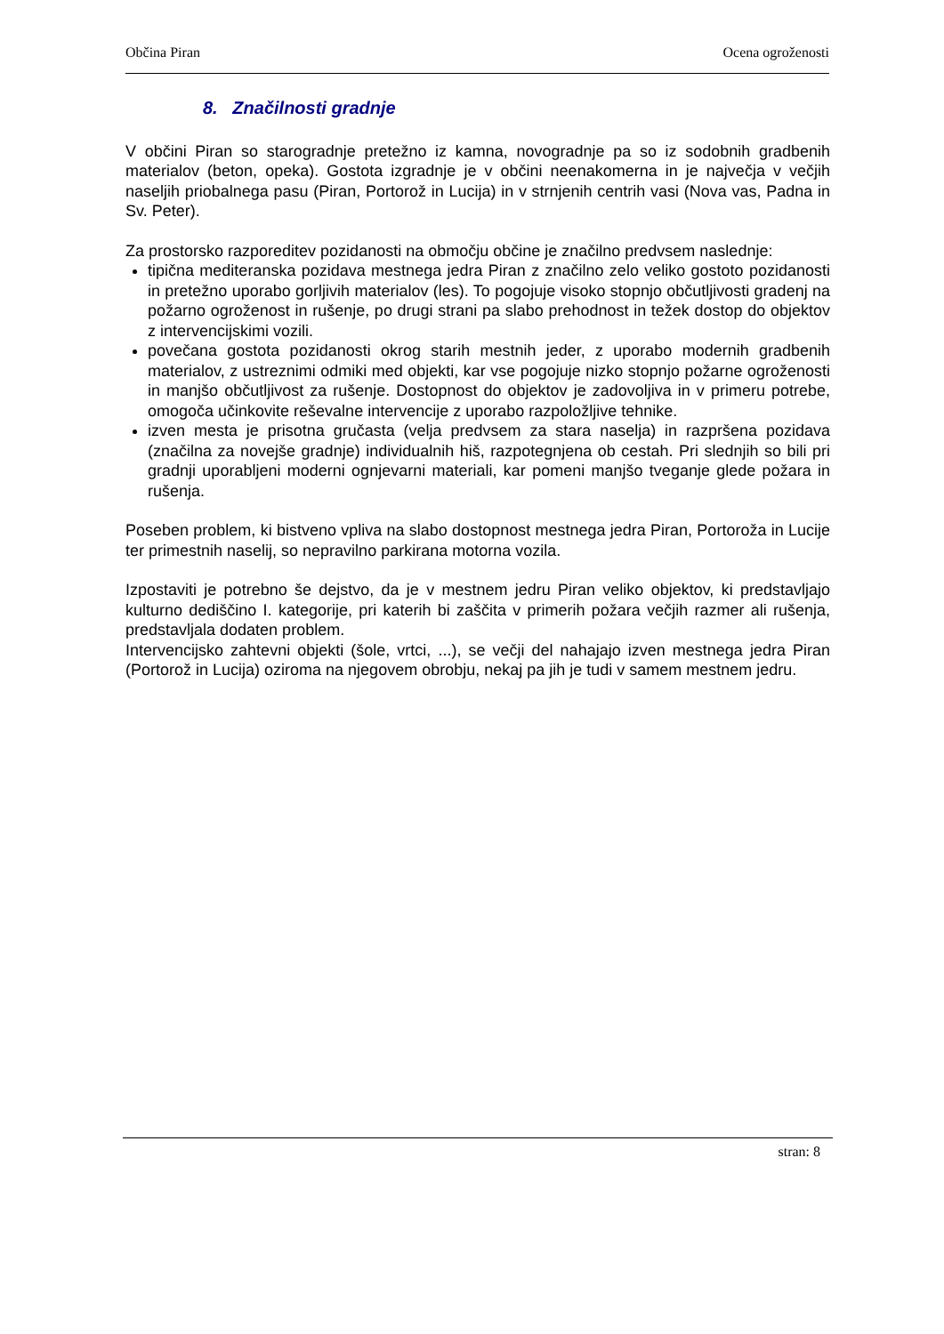Občina Piran Ocena ogroženosti
8. Značilnosti gradnje
V občini Piran so starogradnje pretežno iz kamna, novogradnje pa so iz sodobnih gradbenih materialov (beton, opeka). Gostota izgradnje je v občini neenakomerna in je največja v večjih naseljih priobalnega pasu (Piran, Portorož in Lucija) in v strnjenih centrih vasi (Nova vas, Padna in Sv. Peter).
Za prostorsko razporeditev pozidanosti na območju občine je značilno predvsem naslednje:
tipična mediteranska pozidava mestnega jedra Piran z značilno zelo veliko gostoto pozidanosti in pretežno uporabo gorljivih materialov (les). To pogojuje visoko stopnjo občutljivosti gradenj na požarno ogroženost in rušenje, po drugi strani pa slabo prehodnost in težek dostop do objektov z intervencijskimi vozili.
povečana gostota pozidanosti okrog starih mestnih jeder, z uporabo modernih gradbenih materialov, z ustreznimi odmiki med objekti, kar vse pogojuje nizko stopnjo požarne ogroženosti in manjšo občutljivost za rušenje. Dostopnost do objektov je zadovoljiva in v primeru potrebe, omogoča učinkovite reševalne intervencije z uporabo razpoložljive tehnike.
izven mesta je prisotna gručasta (velja predvsem za stara naselja) in razpršena pozidava (značilna za novejše gradnje) individualnih hiš, razpotegnjena ob cestah. Pri slednjih so bili pri gradnji uporabljeni moderni ognjevarni materiali, kar pomeni manjšo tveganje glede požara in rušenja.
Poseben problem, ki bistveno vpliva na slabo dostopnost mestnega jedra Piran, Portoroža in Lucije ter primestnih naselij, so nepravilno parkirana motorna vozila.
Izpostaviti je potrebno še dejstvo, da je v mestnem jedru Piran veliko objektov, ki predstavljajo kulturno dediščino I. kategorije, pri katerih bi zaščita v primerih požara večjih razmer ali rušenja, predstavljala dodaten problem.
Intervencijsko zahtevni objekti (šole, vrtci, ...), se večji del nahajajo izven mestnega jedra Piran (Portorož in Lucija) oziroma na njegovem obrobju, nekaj pa jih je tudi v samem mestnem jedru.
stran: 8